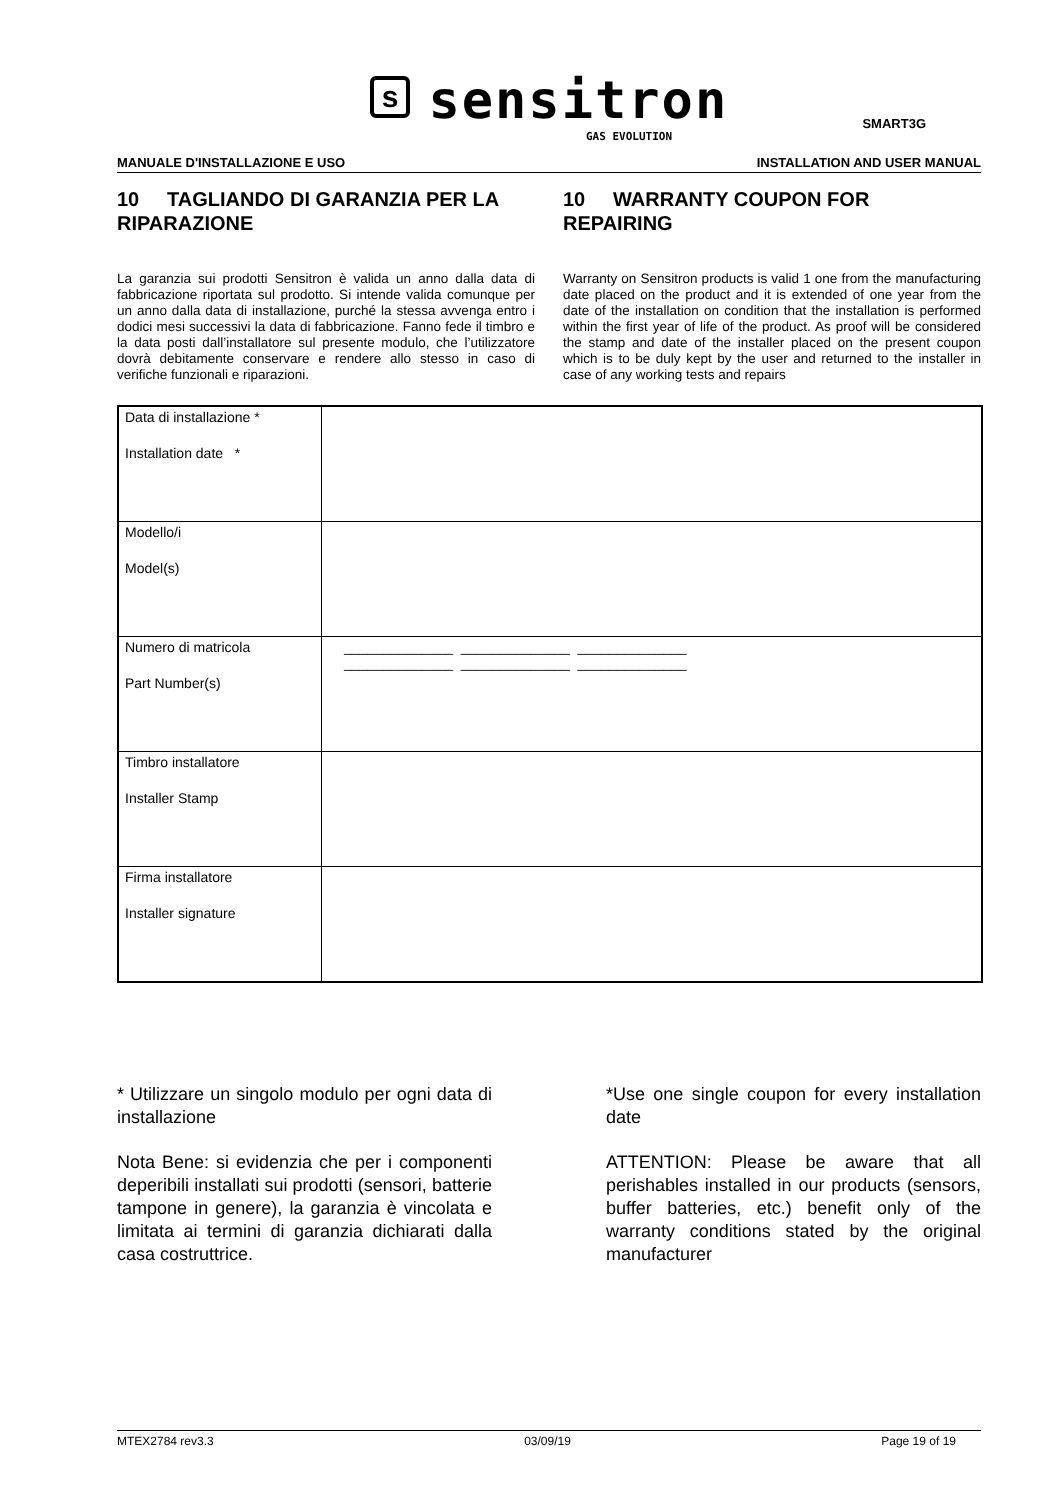ssensitron
GAS EVOLUTION
SMART3G
MANUALE D'INSTALLAZIONE E USO INSTALLATION AND USER MANUAL
10 TAGLIANDO DI GARANZIA PER LA RIPARAZIONE
La garanzia sui prodotti Sensitron è valida un anno dalla data di fabbricazione riportata sul prodotto. Si intende valida comunque per un anno dalla data di installazione, purché la stessa avvenga entro i dodici mesi successivi la data di fabbricazione. Fanno fede il timbro e la data posti dall’installatore sul presente modulo, che l’utilizzatore dovrà debitamente conservare e rendere allo stesso in caso di verifiche funzionali e riparazioni.
10 WARRANTY COUPON FOR REPAIRING
Warranty on Sensitron products is valid 1 one from the manufacturing date placed on the product and it is extended of one year from the date of the installation on condition that the installation is performed within the first year of life of the product. As proof will be considered the stamp and date of the installer placed on the present coupon which is to be duly kept by the user and returned to the installer in case of any working tests and repairs
| Data di installazione * Installation date * | |
| Modello/i Model(s) | |
| Numero di matricola Part Number(s) | ______________ ______________ ______________ ______________ ______________ ______________ |
| Timbro installatore Installer Stamp | |
| Firma installatore Installer signature | |
* Utilizzare un singolo modulo per ogni data di installazione
Nota Bene: si evidenzia che per i componenti deperibili installati sui prodotti (sensori, batterie tampone in genere), la garanzia è vincolata e limitata ai termini di garanzia dichiarati dalla casa costruttrice.
*Use one single coupon for every installation date
ATTENTION: Please be aware that all perishables installed in our products (sensors, buffer batteries, etc.) benefit only of the warranty conditions stated by the original manufacturer
MTEX2784 rev3.3 03/09/19 Page 19 of 19